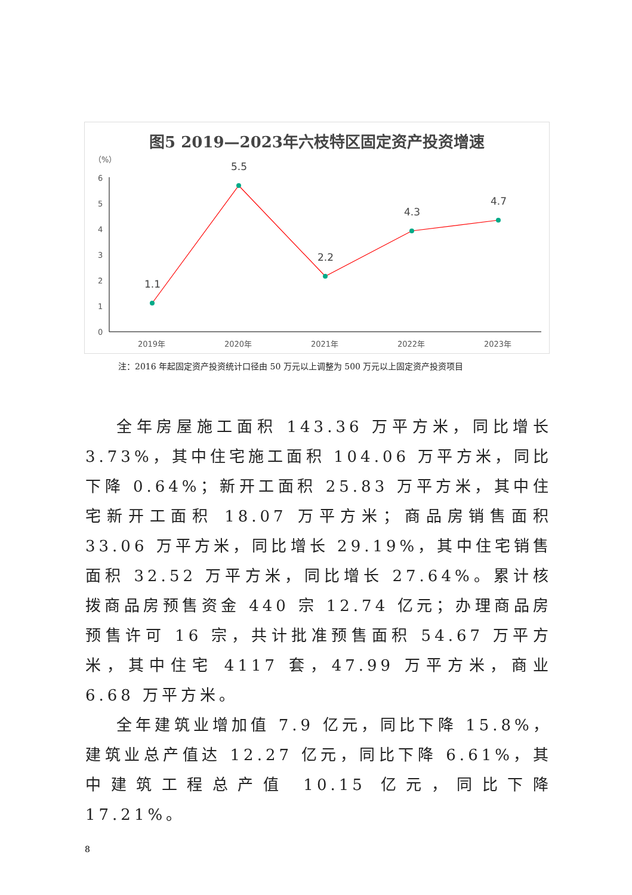图5 2019—2023年六枝特区固定资产投资增速
（%）
0
1
2
3
4
5
6
1.1
5.5
2.2
4.3
4.7
2019年
2020年
2021年
2022年
2023年
注：2016 年起固定资产投资统计口径由 50 万元以上调整为 500 万元以上固定资产投资项目
全年房屋施工面积 143.36 万平方米，同比增长 3.73%，其中住宅施工面积 104.06 万平方米，同比下降 0.64%；新开工面积 25.83 万平方米，其中住宅新开工面积 18.07 万平方米；商品房销售面积 33.06 万平方米，同比增长 29.19%，其中住宅销售面积 32.52 万平方米，同比增长 27.64%。累计核拨商品房预售资金 440 宗 12.74 亿元；办理商品房预售许可 16 宗，共计批准预售面积 54.67 万平方米，其中住宅 4117 套，47.99 万平方米，商业 6.68 万平方米。
全年建筑业增加值 7.9 亿元，同比下降 15.8%，建筑业总产值达 12.27 亿元，同比下降 6.61%，其中建筑工程总产值 10.15 亿元，同比下降 17.21%。
8